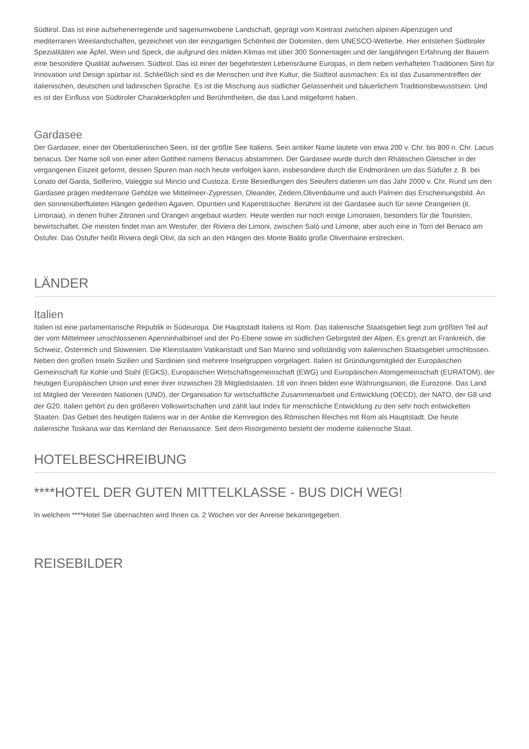Südtirol. Das ist eine aufsehenerregende und sagenumwobene Landschaft, geprägt vom Kontrast zwischen alpinen Alpenzügen und mediterranen Weinlandschaften, gezeichnet von der einzigartigen Schönheit der Dolomiten, dem UNESCO-Welterbe. Hier entstehen Südtiroler Spezialitäten wie Äpfel, Wein und Speck, die aufgrund des milden Klimas mit über 300 Sonnentagen und der langjährigen Erfahrung der Bauern eine besondere Qualität aufweisen. Südtirol. Das ist einer der begehrtesten Lebensräume Europas, in dem neben verhafteten Traditionen Sinn für Innovation und Design spürbar ist. Schließlich sind es die Menschen und ihre Kultur, die Südtirol ausmachen: Es ist das Zusammentreffen der italienischen, deutschen und ladinischen Sprache. Es ist die Mischung aus südlicher Gelassenheit und bäuerlichem Traditionsbewusstsein. Und es ist der Einfluss von Südtiroler Charakterköpfen und Berühmtheiten, die das Land mitgeformt haben.
Gardasee
Der Gardasee, einer der Oberitalienischen Seen, ist der größte See Italiens. Sein antiker Name lautete von etwa 200 v. Chr. bis 800 n. Chr. Lacus benacus. Der Name soll von einer alten Gottheit namens Benacus abstammen. Der Gardasee wurde durch den Rhätischen Gletscher in der vergangenen Eiszeit geformt, dessen Spuren man noch heute verfolgen kann, insbesondere durch die Endmoränen um das Südufer z. B. bei Lonato del Garda, Solferino, Valeggio sul Mincio und Custoza. Erste Besiedlungen des Seeufers datieren um das Jahr 2000 v. Chr. Rund um den Gardasee prägen mediterrane Gehölze wie Mittelmeer-Zypressen, Oleander, Zedern,Olivenbäume und auch Palmen das Erscheinungsbild. An den sonnenüberfluteten Hängen gedeihen Agaven, Opuntien und Kapersträucher. Berühmt ist der Gardasee auch für seine Orangerien (it. Limonaia), in denen früher Zitronen und Orangen angebaut wurden. Heute werden nur noch einige Limonaien, besonders für die Touristen, bewirtschaftet. Die meisten findet man am Westufer, der Riviera dei Limoni, zwischen Salò und Limone, aber auch eine in Torri del Benaco am Ostufer. Das Ostufer heißt Riviera degli Olivi, da sich an den Hängen des Monte Baldo große Olivenhaine erstrecken.
LÄNDER
Italien
Italien ist eine parlamentarische Republik in Südeuropa. Die Hauptstadt Italiens ist Rom. Das italienische Staatsgebiet liegt zum größten Teil auf der vom Mittelmeer umschlossenen Apenninhalbinsel und der Po-Ebene sowie im südlichen Gebirgsteil der Alpen. Es grenzt an Frankreich, die Schweiz, Österreich und Slowenien. Die Kleinstaaten Vatikanstadt und San Marino sind vollständig vom italienischen Staatsgebiet umschlossen. Neben den großen Inseln Sizilien und Sardinien sind mehrere Inselgruppen vorgelagert. Italien ist Gründungsmitglied der Europäischen Gemeinschaft für Kohle und Stahl (EGKS), Europäischen Wirtschaftsgemeinschaft (EWG) und Europäischen Atomgemeinschaft (EURATOM), der heutigen Europäischen Union und einer ihrer inzwischen 28 Mitgliedstaaten. 18 von ihnen bilden eine Währungsunion, die Eurozone. Das Land ist Mitglied der Vereinten Nationen (UNO), der Organisation für wirtschaftliche Zusammenarbeit und Entwicklung (OECD), der NATO, der G8 und der G20. Italien gehört zu den größeren Volkswirtschaften und zählt laut Index für menschliche Entwicklung zu den sehr hoch entwickelten Staaten. Das Gebiet des heutigen Italiens war in der Antike die Kernregion des Römischen Reiches mit Rom als Hauptstadt. Die heute italienische Toskana war das Kernland der Renaissance. Seit dem Risorgimento besteht der moderne italienische Staat.
HOTELBESCHREIBUNG
****HOTEL DER GUTEN MITTELKLASSE - BUS DICH WEG!
In welchem ****Hotel Sie übernachten wird Ihnen ca. 2 Wochen vor der Anreise bekanntgegeben.
REISEBILDER